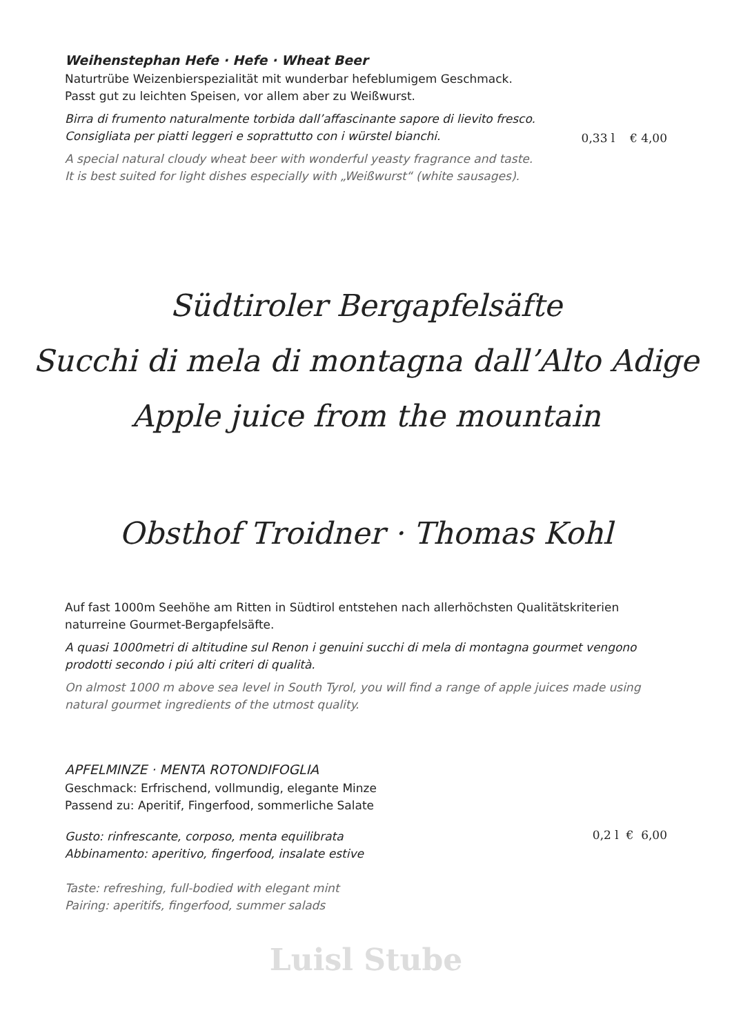Weihenstephan Hefe · Hefe · Wheat Beer
Naturtrübe Weizenbierspezialität mit wunderbar hefeblumigem Geschmack.
Passt gut zu leichten Speisen, vor allem aber zu Weißwurst.
Birra di frumento naturalmente torbida dall’affascinante sapore di lievito fresco.
Consigliata per piatti leggeri e soprattutto con i würstel bianchi.
0,33 l € 4,00
A special natural cloudy wheat beer with wonderful yeasty fragrance and taste.
It is best suited for light dishes especially with „Weißwurst“ (white sausages).
Südtiroler Bergapfelsäfte
Succhi di mela di montagna dall’Alto Adige
Apple juice from the mountain
Obsthof Troidner · Thomas Kohl
Auf fast 1000m Seehöhe am Ritten in Südtirol entstehen nach allerhöchsten Qualitätskriterien naturreine Gourmet-Bergapfelsäfte.
A quasi 1000metri di altitudine sul Renon i genuini succhi di mela di montagna gourmet vengono prodotti secondo i piú alti criteri di qualità.
On almost 1000 m above sea level in South Tyrol, you will find a range of apple juices made using natural gourmet ingredients of the utmost quality.
APFELMINZE · MENTA ROTONDIFOGLIA
Geschmack: Erfrischend, vollmundig, elegante Minze
Passend zu: Aperitif, Fingerfood, sommerliche Salate
Gusto: rinfrescante, corposo, menta equilibrata
Abbinamento: aperitivo, fingerfood, insalate estive
0,2 l € 6,00
Taste: refreshing, full-bodied with elegant mint
Pairing: aperitifs, fingerfood, summer salads
Luisl Stube